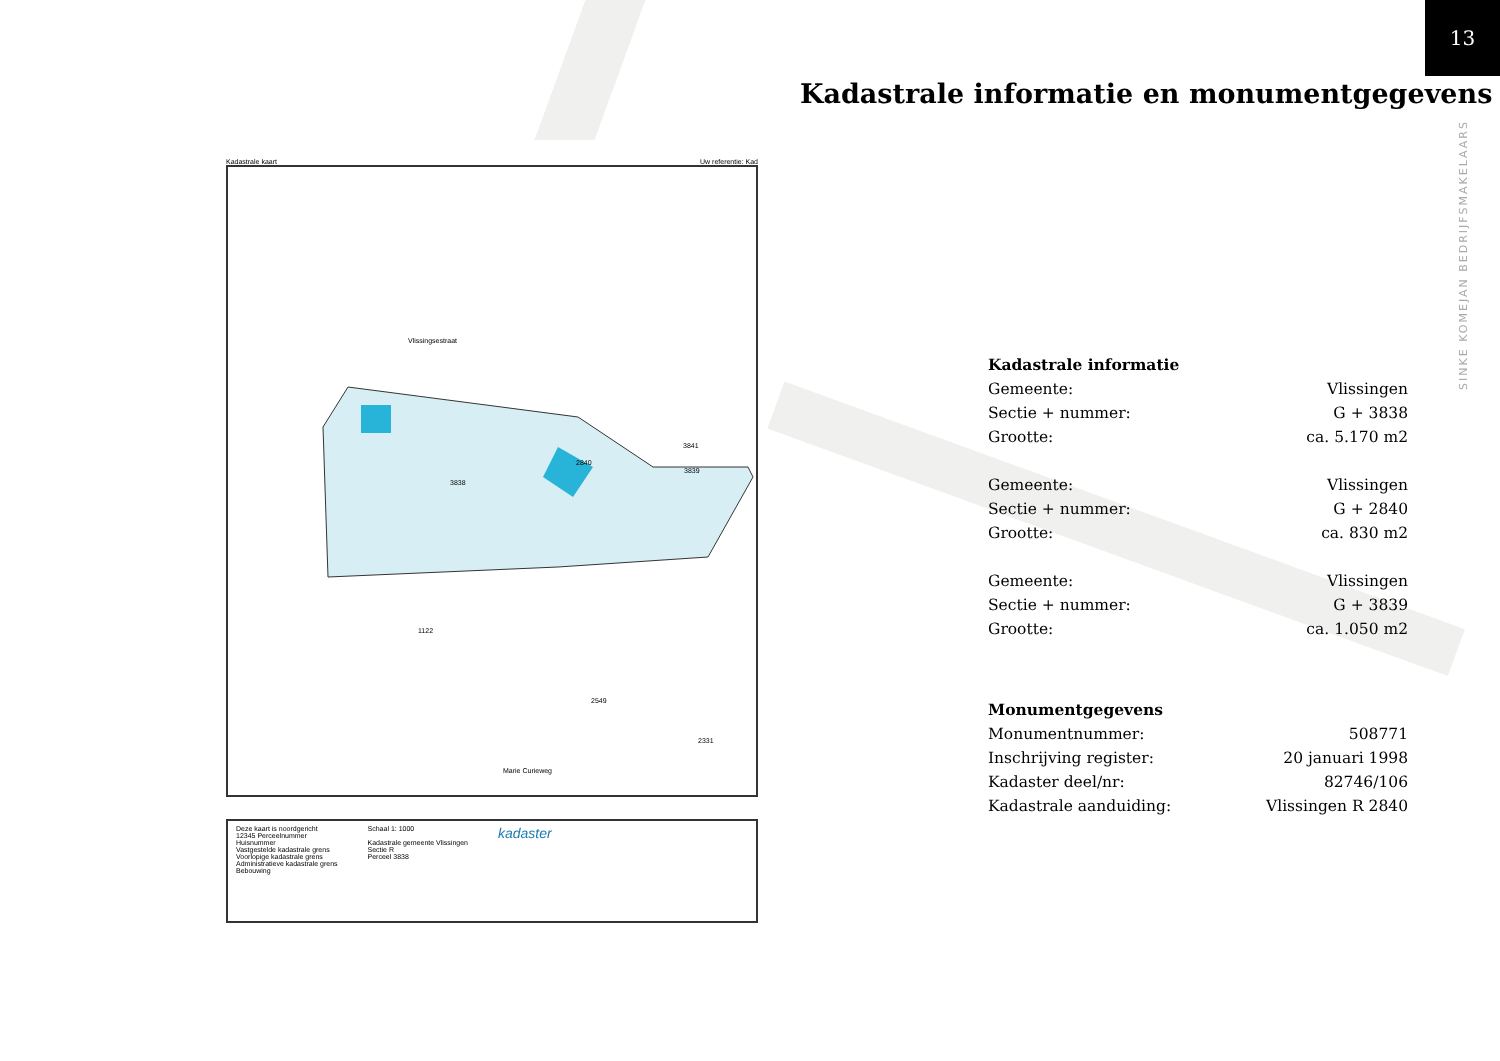13
Kadastrale informatie en monumentgegevens
SINKE KOMEJAN BEDRIJFSMAKELAARS
Kadastrale kaart Uw referentie: Kad
Vlissingsestraat
3838
2840
3839
3841
1122
2549
2331
Marie Curieweg
Deze kaart is noordgericht
12345 Perceelnummer
Huisnummer
Vastgestelde kadastrale grens
Voorlopige kadastrale grens
Administratieve kadastrale grens
Bebouwing
Schaal 1: 1000
Kadastrale gemeente Vlissingen
Sectie R
Perceel 3838
kadaster
| Kadastrale informatie | |
| --- | --- |
| Gemeente: | Vlissingen |
| Sectie + nummer: | G + 3838 |
| Grootte: | ca. 5.170 m2 |
| Gemeente: | Vlissingen |
| Sectie + nummer: | G + 2840 |
| Grootte: | ca. 830 m2 |
| Gemeente: | Vlissingen |
| Sectie + nummer: | G + 3839 |
| Grootte: | ca. 1.050 m2 |
| Monumentgegevens | |
| Monumentnummer: | 508771 |
| Inschrijving register: | 20 januari 1998 |
| Kadaster deel/nr: | 82746/106 |
| Kadastrale aanduiding: | Vlissingen R 2840 |